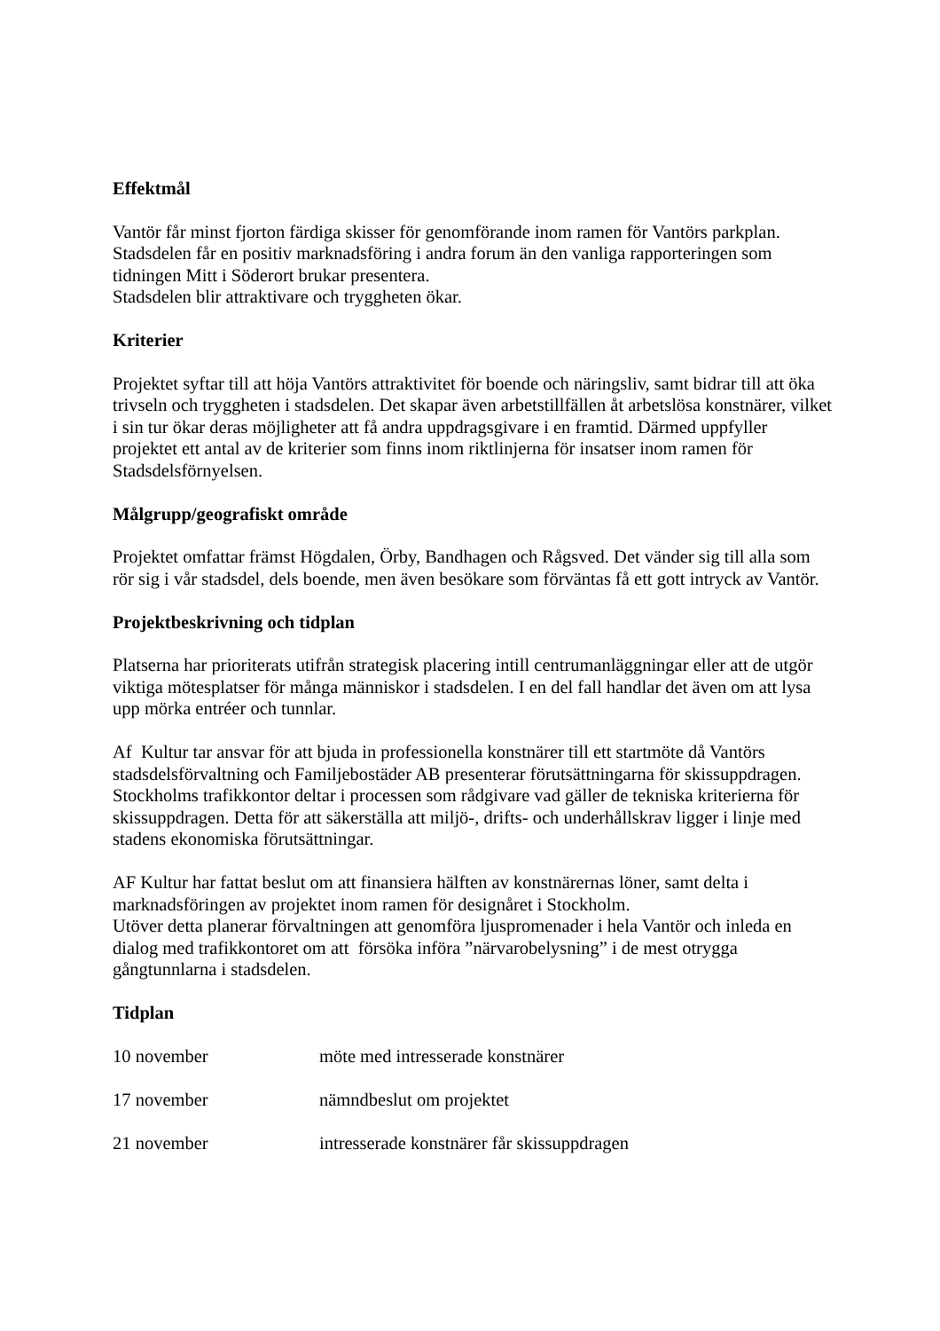Effektmål
Vantör får minst fjorton färdiga skisser för genomförande inom ramen för Vantörs parkplan.
Stadsdelen får en positiv marknadsföring i andra forum än den vanliga rapporteringen som tidningen Mitt i Söderort brukar presentera.
Stadsdelen blir attraktivare och tryggheten ökar.
Kriterier
Projektet syftar till att höja Vantörs attraktivitet för boende och näringsliv, samt bidrar till att öka trivseln och tryggheten i stadsdelen. Det skapar även arbetstillfällen åt arbetslösa konstnärer, vilket i sin tur ökar deras möjligheter att få andra uppdragsgivare i en framtid. Därmed uppfyller projektet ett antal av de kriterier som finns inom riktlinjerna för insatser inom ramen för Stadsdelsförnyelsen.
Målgrupp/geografiskt område
Projektet omfattar främst Högdalen, Örby, Bandhagen och Rågsved. Det vänder sig till alla som rör sig i vår stadsdel, dels boende, men även besökare som förväntas få ett gott intryck av Vantör.
Projektbeskrivning och tidplan
Platserna har prioriterats utifrån strategisk placering intill centrumanläggningar eller att de utgör viktiga mötesplatser för många människor i stadsdelen. I en del fall handlar det även om att lysa upp mörka entréer och tunnlar.
Af Kultur tar ansvar för att bjuda in professionella konstnärer till ett startmöte då Vantörs stadsdelsförvaltning och Familjebostäder AB presenterar förutsättningarna för skissuppdragen. Stockholms trafikkontor deltar i processen som rådgivare vad gäller de tekniska kriterierna för skissuppdragen. Detta för att säkerställa att miljö-, drifts- och underhållskrav ligger i linje med stadens ekonomiska förutsättningar.
AF Kultur har fattat beslut om att finansiera hälften av konstnärernas löner, samt delta i marknadsföringen av projektet inom ramen för designåret i Stockholm.
Utöver detta planerar förvaltningen att genomföra ljuspromenader i hela Vantör och inleda en dialog med trafikkontoret om att försöka införa ”närvarobelysning” i de mest otrygga gångtunnlarna i stadsdelen.
Tidplan
10 november möte med intresserade konstnärer
17 november nämndbeslut om projektet
21 november intresserade konstnärer får skissuppdragen